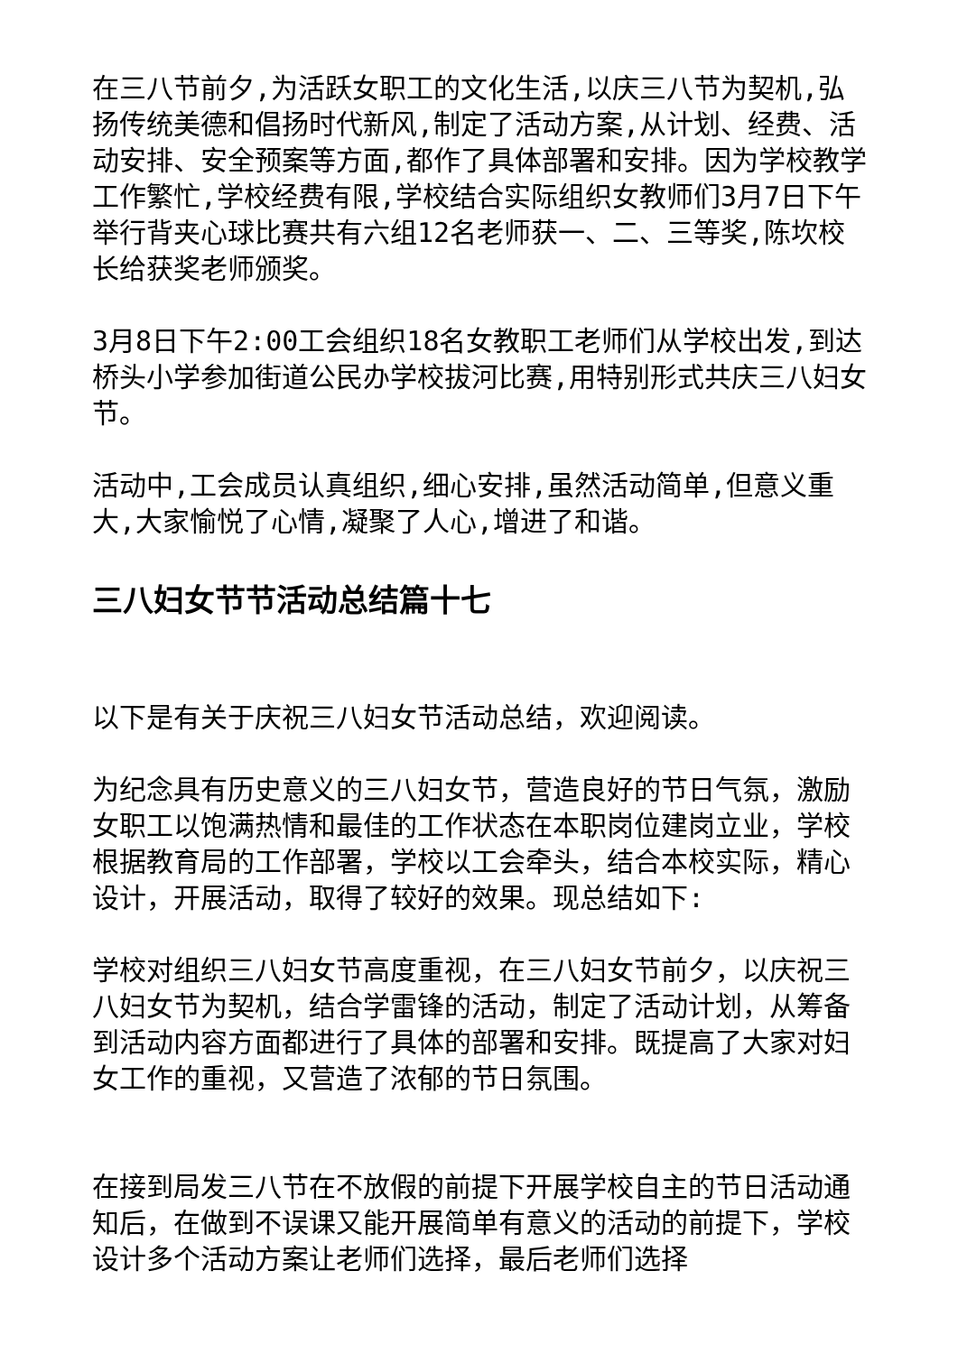在三八节前夕,为活跃女职工的文化生活,以庆三八节为契机,弘扬传统美德和倡扬时代新风,制定了活动方案,从计划、经费、活动安排、安全预案等方面,都作了具体部署和安排。因为学校教学工作繁忙,学校经费有限,学校结合实际组织女教师们3月7日下午举行背夹心球比赛共有六组12名老师获一、二、三等奖,陈坎校长给获奖老师颁奖。
3月8日下午2:00工会组织18名女教职工老师们从学校出发,到达桥头小学参加街道公民办学校拔河比赛,用特别形式共庆三八妇女节。
活动中,工会成员认真组织,细心安排,虽然活动简单,但意义重大,大家愉悦了心情,凝聚了人心,增进了和谐。
三八妇女节节活动总结篇十七
以下是有关于庆祝三八妇女节活动总结，欢迎阅读。
为纪念具有历史意义的三八妇女节，营造良好的节日气氛，激励女职工以饱满热情和最佳的工作状态在本职岗位建岗立业，学校根据教育局的工作部署，学校以工会牵头，结合本校实际，精心设计，开展活动，取得了较好的效果。现总结如下:
学校对组织三八妇女节高度重视，在三八妇女节前夕，以庆祝三八妇女节为契机，结合学雷锋的活动，制定了活动计划，从筹备到活动内容方面都进行了具体的部署和安排。既提高了大家对妇女工作的重视，又营造了浓郁的节日氛围。
在接到局发三八节在不放假的前提下开展学校自主的节日活动通知后，在做到不误课又能开展简单有意义的活动的前提下，学校设计多个活动方案让老师们选择，最后老师们选择